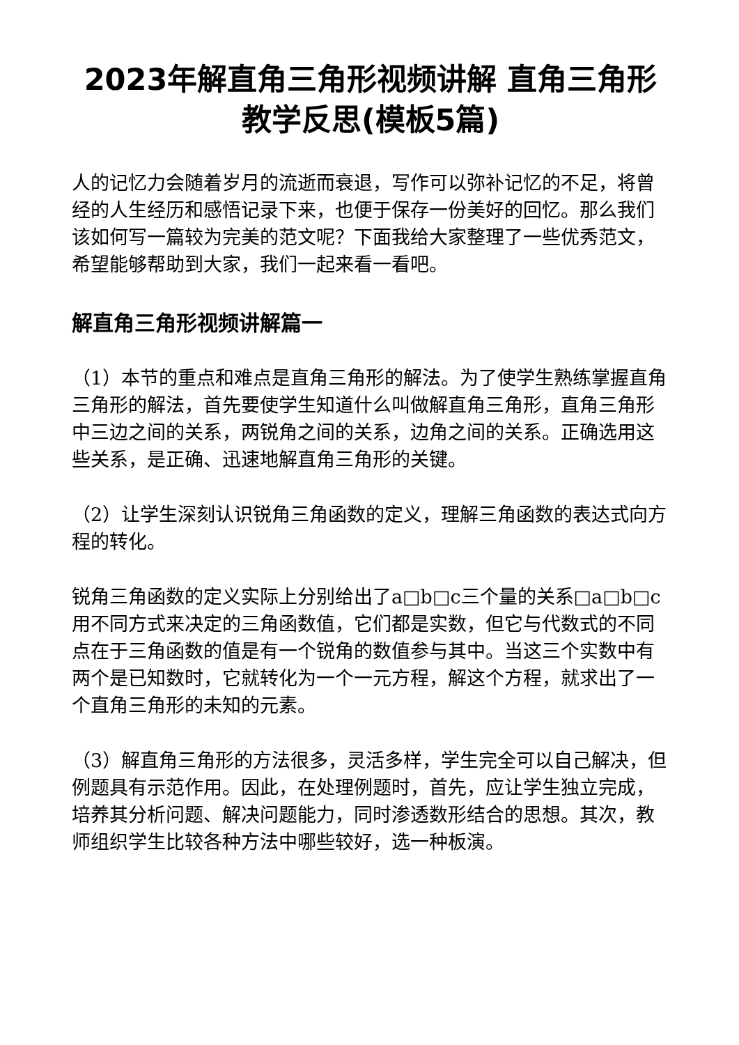2023年解直角三角形视频讲解 直角三角形教学反思(模板5篇)
人的记忆力会随着岁月的流逝而衰退，写作可以弥补记忆的不足，将曾经的人生经历和感悟记录下来，也便于保存一份美好的回忆。那么我们该如何写一篇较为完美的范文呢？下面我给大家整理了一些优秀范文，希望能够帮助到大家，我们一起来看一看吧。
解直角三角形视频讲解篇一
（1）本节的重点和难点是直角三角形的解法。为了使学生熟练掌握直角三角形的解法，首先要使学生知道什么叫做解直角三角形，直角三角形中三边之间的关系，两锐角之间的关系，边角之间的关系。正确选用这些关系，是正确、迅速地解直角三角形的关键。
（2）让学生深刻认识锐角三角函数的定义，理解三角函数的表达式向方程的转化。
锐角三角函数的定义实际上分别给出了a□b□c三个量的关系□a□b□c用不同方式来决定的三角函数值，它们都是实数，但它与代数式的不同点在于三角函数的值是有一个锐角的数值参与其中。当这三个实数中有两个是已知数时，它就转化为一个一元方程，解这个方程，就求出了一个直角三角形的未知的元素。
（3）解直角三角形的方法很多，灵活多样，学生完全可以自己解决，但例题具有示范作用。因此，在处理例题时，首先，应让学生独立完成，培养其分析问题、解决问题能力，同时渗透数形结合的思想。其次，教师组织学生比较各种方法中哪些较好，选一种板演。